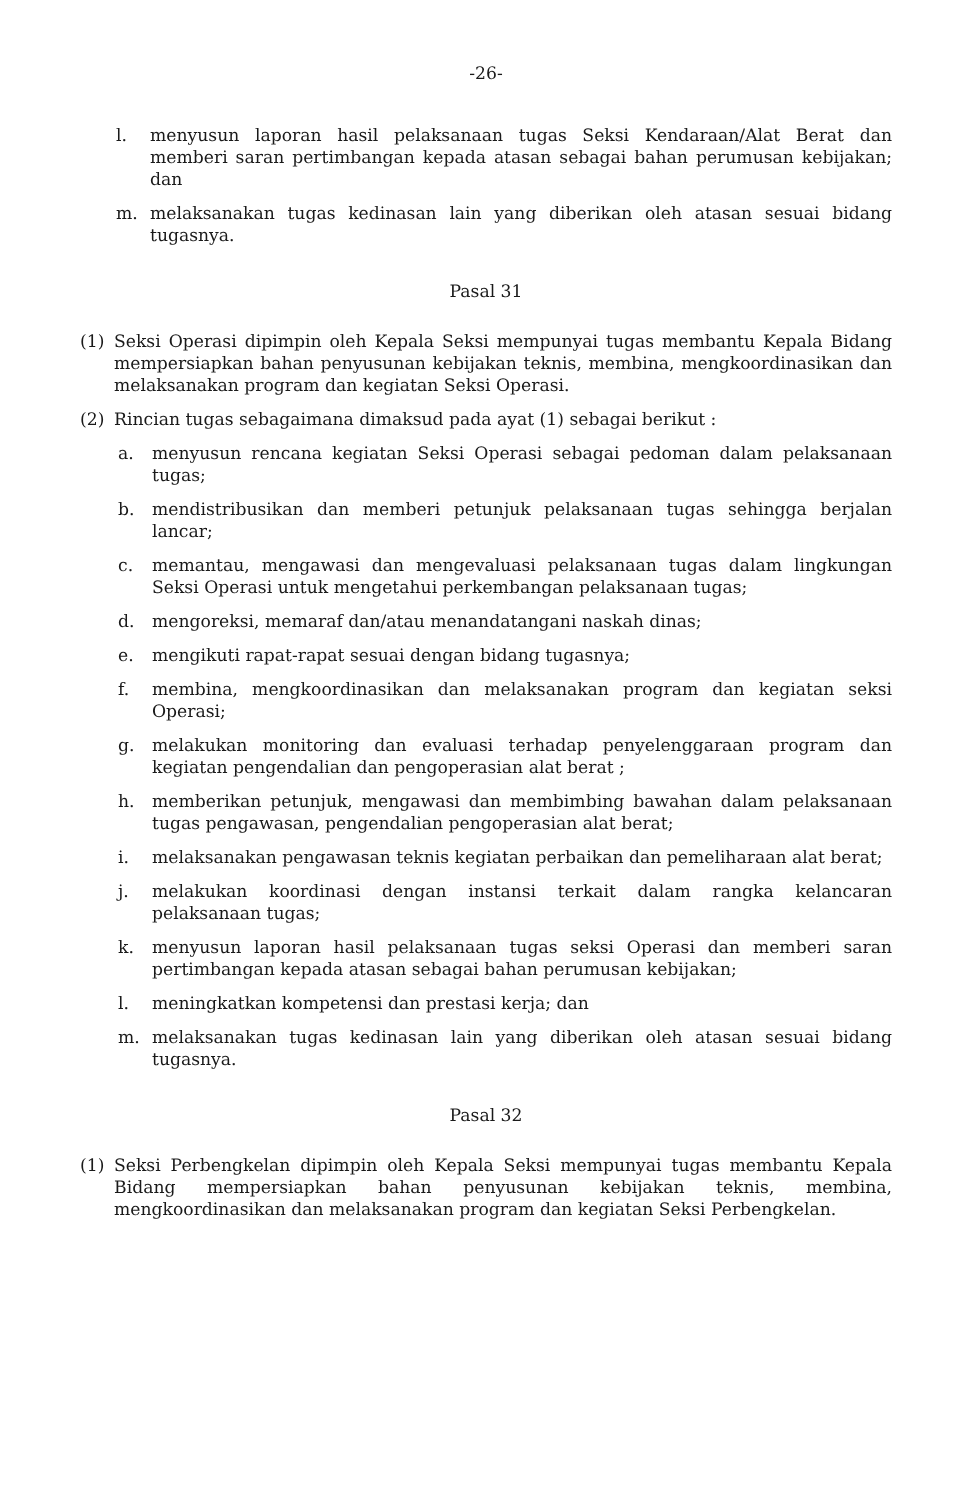-26-
l. menyusun laporan hasil pelaksanaan tugas Seksi Kendaraan/Alat Berat dan memberi saran pertimbangan kepada atasan sebagai bahan perumusan kebijakan; dan
m. melaksanakan tugas kedinasan lain yang diberikan oleh atasan sesuai bidang tugasnya.
Pasal 31
(1) Seksi Operasi dipimpin oleh Kepala Seksi mempunyai tugas membantu Kepala Bidang mempersiapkan bahan penyusunan kebijakan teknis, membina, mengkoordinasikan dan melaksanakan program dan kegiatan Seksi Operasi.
(2) Rincian tugas sebagaimana dimaksud pada ayat (1) sebagai berikut :
a. menyusun rencana kegiatan Seksi Operasi sebagai pedoman dalam pelaksanaan tugas;
b. mendistribusikan dan memberi petunjuk pelaksanaan tugas sehingga berjalan lancar;
c. memantau, mengawasi dan mengevaluasi pelaksanaan tugas dalam lingkungan Seksi Operasi untuk mengetahui perkembangan pelaksanaan tugas;
d. mengoreksi, memaraf dan/atau menandatangani naskah dinas;
e. mengikuti rapat-rapat sesuai dengan bidang tugasnya;
f. membina, mengkoordinasikan dan melaksanakan program dan kegiatan seksi Operasi;
g. melakukan monitoring dan evaluasi terhadap penyelenggaraan program dan kegiatan pengendalian dan pengoperasian alat berat ;
h. memberikan petunjuk, mengawasi dan membimbing bawahan dalam pelaksanaan tugas pengawasan, pengendalian pengoperasian alat berat;
i. melaksanakan pengawasan teknis kegiatan perbaikan dan pemeliharaan alat berat;
j. melakukan koordinasi dengan instansi terkait dalam rangka kelancaran pelaksanaan tugas;
k. menyusun laporan hasil pelaksanaan tugas seksi Operasi dan memberi saran pertimbangan kepada atasan sebagai bahan perumusan kebijakan;
l. meningkatkan kompetensi dan prestasi kerja; dan
m. melaksanakan tugas kedinasan lain yang diberikan oleh atasan sesuai bidang tugasnya.
Pasal 32
(1) Seksi Perbengkelan dipimpin oleh Kepala Seksi mempunyai tugas membantu Kepala Bidang mempersiapkan bahan penyusunan kebijakan teknis, membina, mengkoordinasikan dan melaksanakan program dan kegiatan Seksi Perbengkelan.